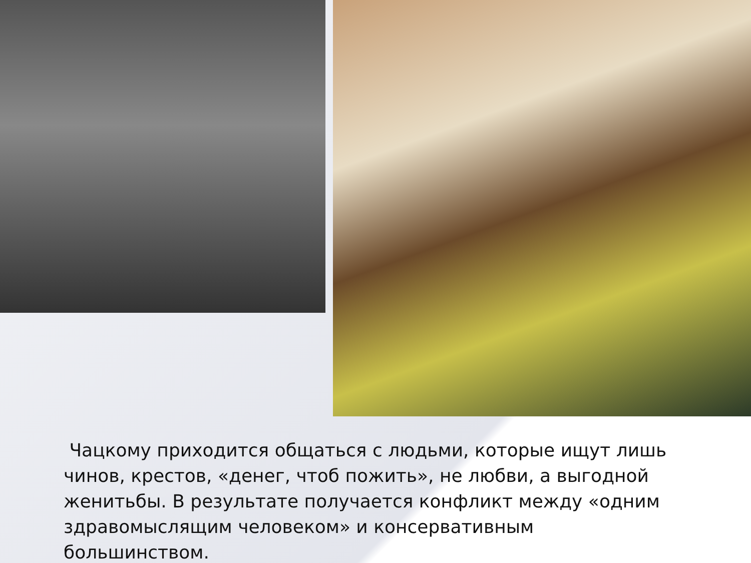Чацкому приходится общаться с людьми, которые ищут лишь чинов, крестов, «денег, чтоб пожить», не любви, а выгодной женитьбы. В результате получается конфликт между «одним здравомыслящим человеком» и консервативным большинством.